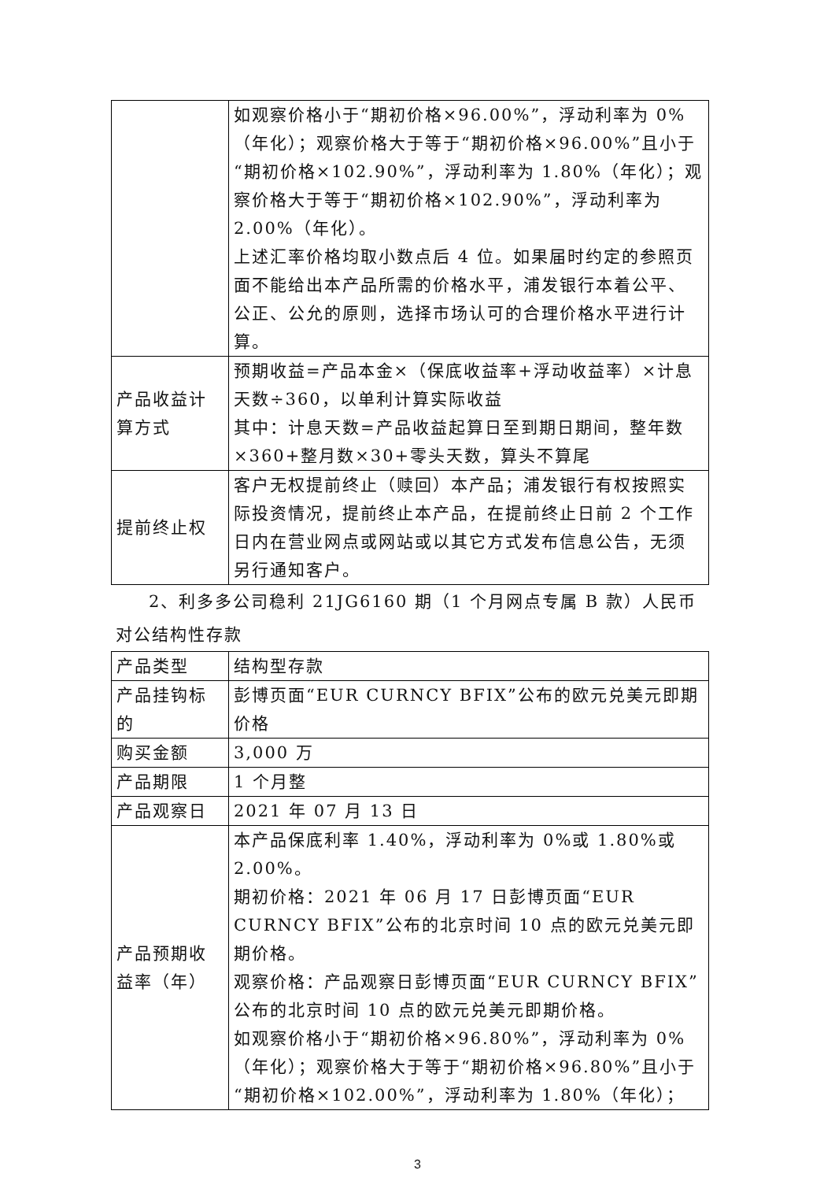| | 如观察价格小于“期初价格×96.00%”，浮动利率为 0%（年化）；观察价格大于等于“期初价格×96.00%”且小于“期初价格×102.90%”，浮动利率为 1.80%（年化）；观察价格大于等于“期初价格×102.90%”，浮动利率为 2.00%（年化）。 上述汇率价格均取小数点后 4 位。如果届时约定的参照页面不能给出本产品所需的价格水平，浦发银行本着公平、公正、公允的原则，选择市场认可的合理价格水平进行计算。 |
| 产品收益计算方式 | 预期收益=产品本金×（保底收益率+浮动收益率）×计息天数÷360，以单利计算实际收益 其中：计息天数=产品收益起算日至到期日期间，整年数×360+整月数×30+零头天数，算头不算尾 |
| 提前终止权 | 客户无权提前终止（赎回）本产品；浦发银行有权按照实际投资情况，提前终止本产品，在提前终止日前 2 个工作日内在营业网点或网站或以其它方式发布信息公告，无须另行通知客户。 |
2、利多多公司稳利 21JG6160 期（1 个月网点专属 B 款）人民币对公结构性存款
| 产品类型 | 结构型存款 |
| 产品挂钩标的 | 彭博页面“EUR CURNCY BFIX”公布的欧元兑美元即期价格 |
| 购买金额 | 3,000 万 |
| 产品期限 | 1 个月整 |
| 产品观察日 | 2021 年 07 月 13 日 |
| 产品预期收益率（年） | 本产品保底利率 1.40%，浮动利率为 0%或 1.80%或 2.00%。 期初价格：2021 年 06 月 17 日彭博页面“EUR CURNCY BFIX”公布的北京时间 10 点的欧元兑美元即期价格。 观察价格：产品观察日彭博页面“EUR CURNCY BFIX”公布的北京时间 10 点的欧元兑美元即期价格。 如观察价格小于“期初价格×96.80%”，浮动利率为 0%（年化）；观察价格大于等于“期初价格×96.80%”且小于“期初价格×102.00%”，浮动利率为 1.80%（年化）； |
3